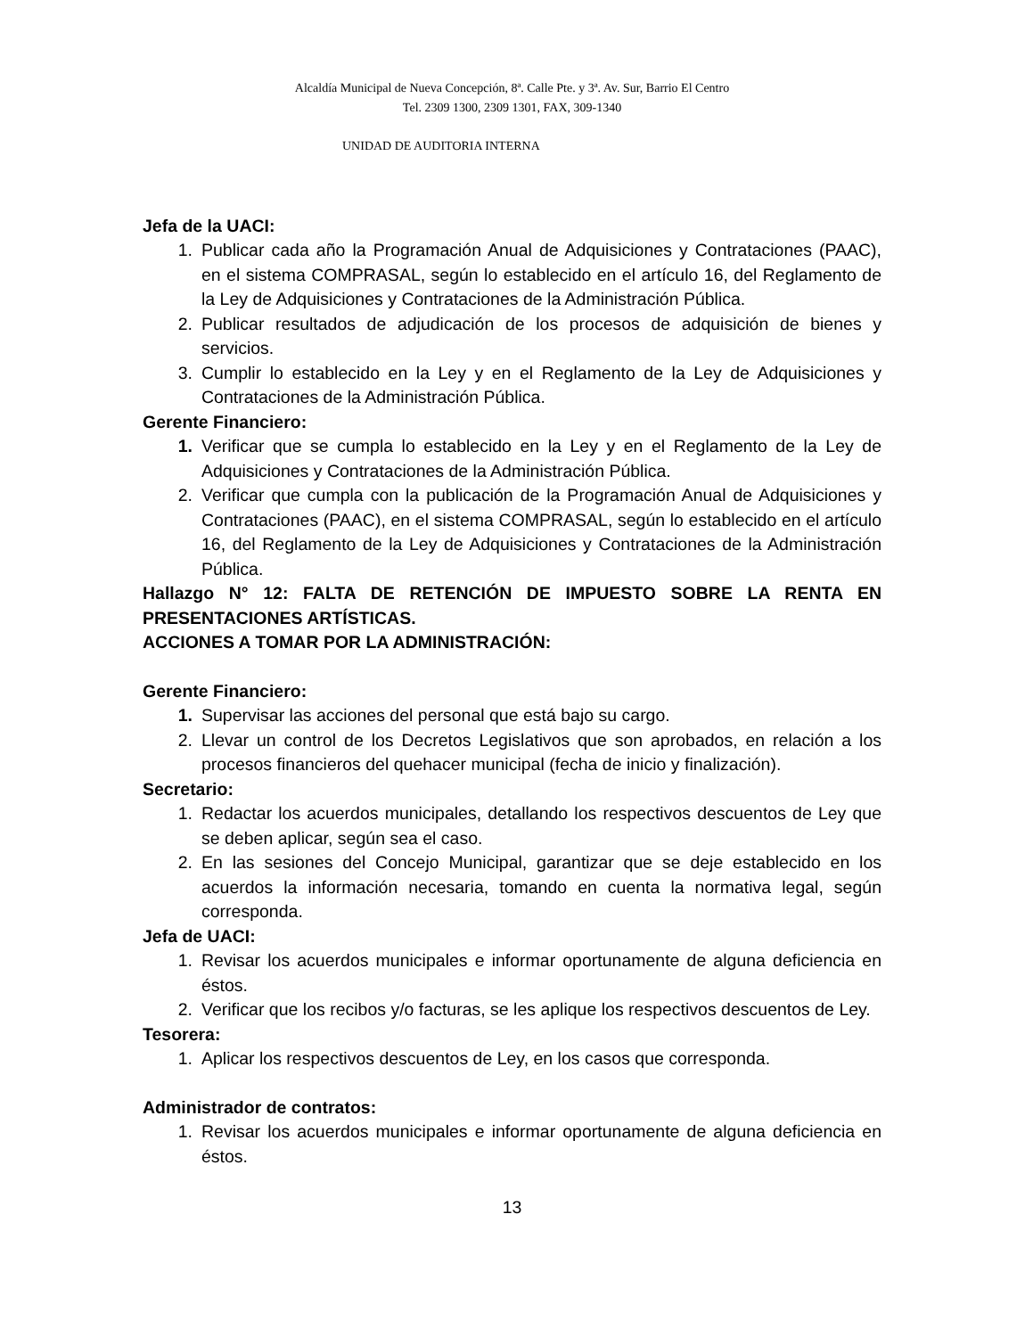Alcaldía Municipal de Nueva Concepción, 8ª. Calle Pte. y 3ª. Av. Sur, Barrio El Centro
Tel. 2309 1300, 2309 1301, FAX, 309-1340
UNIDAD DE AUDITORIA INTERNA
Jefa de la UACI:
1. Publicar cada año la Programación Anual de Adquisiciones y Contrataciones (PAAC), en el sistema COMPRASAL, según lo establecido en el artículo 16, del Reglamento de la Ley de Adquisiciones y Contrataciones de la Administración Pública.
2. Publicar resultados de adjudicación de los procesos de adquisición de bienes y servicios.
3. Cumplir lo establecido en la Ley y en el Reglamento de la Ley de Adquisiciones y Contrataciones de la Administración Pública.
Gerente Financiero:
1. Verificar que se cumpla lo establecido en la Ley y en el Reglamento de la Ley de Adquisiciones y Contrataciones de la Administración Pública.
2. Verificar que cumpla con la publicación de la Programación Anual de Adquisiciones y Contrataciones (PAAC), en el sistema COMPRASAL, según lo establecido en el artículo 16, del Reglamento de la Ley de Adquisiciones y Contrataciones de la Administración Pública.
Hallazgo N° 12: FALTA DE RETENCIÓN DE IMPUESTO SOBRE LA RENTA EN PRESENTACIONES ARTÍSTICAS.
ACCIONES A TOMAR POR LA ADMINISTRACIÓN:
Gerente Financiero:
1. Supervisar las acciones del personal que está bajo su cargo.
2. Llevar un control de los Decretos Legislativos que son aprobados, en relación a los procesos financieros del quehacer municipal (fecha de inicio y finalización).
Secretario:
1. Redactar los acuerdos municipales, detallando los respectivos descuentos de Ley que se deben aplicar, según sea el caso.
2. En las sesiones del Concejo Municipal, garantizar que se deje establecido en los acuerdos la información necesaria, tomando en cuenta la normativa legal, según corresponda.
Jefa de UACI:
1. Revisar los acuerdos municipales e informar oportunamente de alguna deficiencia en éstos.
2. Verificar que los recibos y/o facturas, se les aplique los respectivos descuentos de Ley.
Tesorera:
1. Aplicar los respectivos descuentos de Ley, en los casos que corresponda.
Administrador de contratos:
1. Revisar los acuerdos municipales e informar oportunamente de alguna deficiencia en éstos.
13